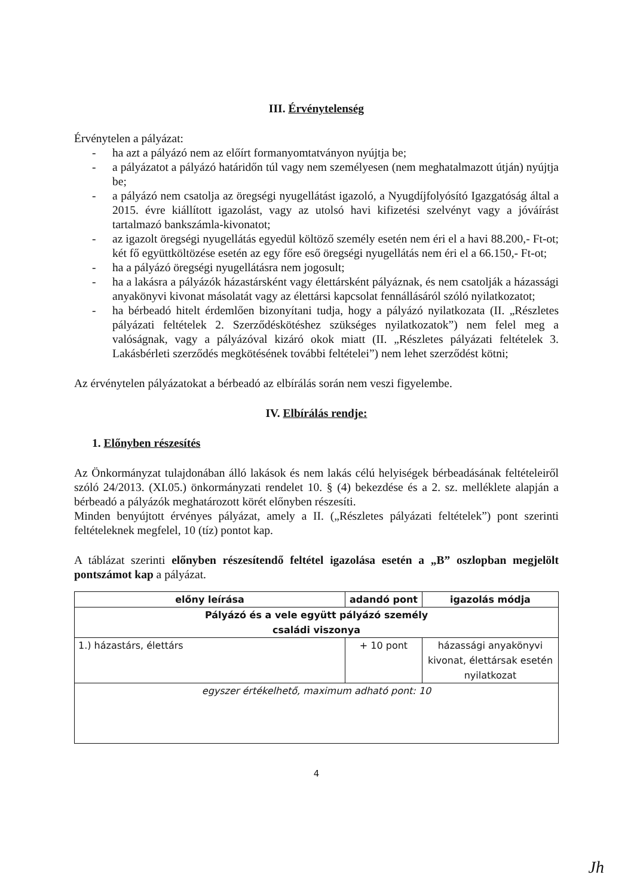III. Érvénytelenség
Érvénytelen a pályázat:
- ha azt a pályázó nem az előírt formanyomtatványon nyújtja be;
- a pályázatot a pályázó határidőn túl vagy nem személyesen (nem meghatalmazott útján) nyújtja be;
- a pályázó nem csatolja az öregségi nyugellátást igazoló, a Nyugdíjfolyósító Igazgatóság által a 2015. évre kiállított igazolást, vagy az utolsó havi kifizetési szelvényt vagy a jóváírást tartalmazó bankszámla-kivonatot;
- az igazolt öregségi nyugellátás egyedül költöző személy esetén nem éri el a havi 88.200,- Ft-ot; két fő együttköltözése esetén az egy főre eső öregségi nyugellátás nem éri el a 66.150,- Ft-ot;
- ha a pályázó öregségi nyugellátásra nem jogosult;
- ha a lakásra a pályázók házastársként vagy élettársként pályáznak, és nem csatolják a házassági anyakönyvi kivonat másolatát vagy az élettársi kapcsolat fennállásáról szóló nyilatkozatot;
- ha bérbeadó hitelt érdemlően bizonyítani tudja, hogy a pályázó nyilatkozata (II. „Részletes pályázati feltételek 2. Szerződéskötéshez szükséges nyilatkozatok”) nem felel meg a valóságnak, vagy a pályázóval kizáró okok miatt (II. „Részletes pályázati feltételek 3. Lakásbérleti szerződés megkötésének további feltételei”) nem lehet szerződést kötni;
Az érvénytelen pályázatokat a bérbeadó az elbírálás során nem veszi figyelembe.
IV. Elbírálás rendje:
1. Előnyben részesítés
Az Önkormányzat tulajdonában álló lakások és nem lakás célú helyiségek bérbeadásának feltételeiről szóló 24/2013. (XI.05.) önkormányzati rendelet 10. § (4) bekezdése és a 2. sz. melléklete alapján a bérbeadó a pályázók meghatározott körét előnyben részesíti.
Minden benyújtott érvényes pályázat, amely a II. („Részletes pályázati feltételek”) pont szerinti feltételeknek megfelel, 10 (tíz) pontot kap.
A táblázat szerinti előnyben részesítendő feltétel igazolása esetén a „B” oszlopban megjelölt pontszámot kap a pályázat.
| előny leírása | adandó pont | igazolás módja |
| --- | --- | --- |
| Pályázó és a vele együtt pályázó személy családi viszonya | | |
| 1.) házastárs, élettárs | + 10 pont | házassági anyakönyvi kivonat, élettársak esetén nyilatkozat |
| egyszer értékelhető, maximum adható pont: 10 | | |
4
Jh